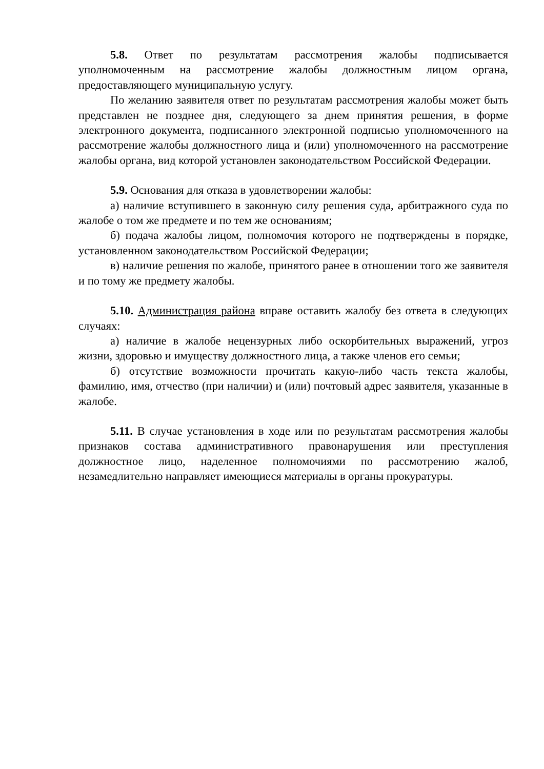5.8. Ответ по результатам рассмотрения жалобы подписывается уполномоченным на рассмотрение жалобы должностным лицом органа, предоставляющего муниципальную услугу.
По желанию заявителя ответ по результатам рассмотрения жалобы может быть представлен не позднее дня, следующего за днем принятия решения, в форме электронного документа, подписанного электронной подписью уполномоченного на рассмотрение жалобы должностного лица и (или) уполномоченного на рассмотрение жалобы органа, вид которой установлен законодательством Российской Федерации.
5.9. Основания для отказа в удовлетворении жалобы:
а) наличие вступившего в законную силу решения суда, арбитражного суда по жалобе о том же предмете и по тем же основаниям;
б) подача жалобы лицом, полномочия которого не подтверждены в порядке, установленном законодательством Российской Федерации;
в) наличие решения по жалобе, принятого ранее в отношении того же заявителя и по тому же предмету жалобы.
5.10. Администрация района вправе оставить жалобу без ответа в следующих случаях:
а) наличие в жалобе нецензурных либо оскорбительных выражений, угроз жизни, здоровью и имуществу должностного лица, а также членов его семьи;
б) отсутствие возможности прочитать какую-либо часть текста жалобы, фамилию, имя, отчество (при наличии) и (или) почтовый адрес заявителя, указанные в жалобе.
5.11. В случае установления в ходе или по результатам рассмотрения жалобы признаков состава административного правонарушения или преступления должностное лицо, наделенное полномочиями по рассмотрению жалоб, незамедлительно направляет имеющиеся материалы в органы прокуратуры.